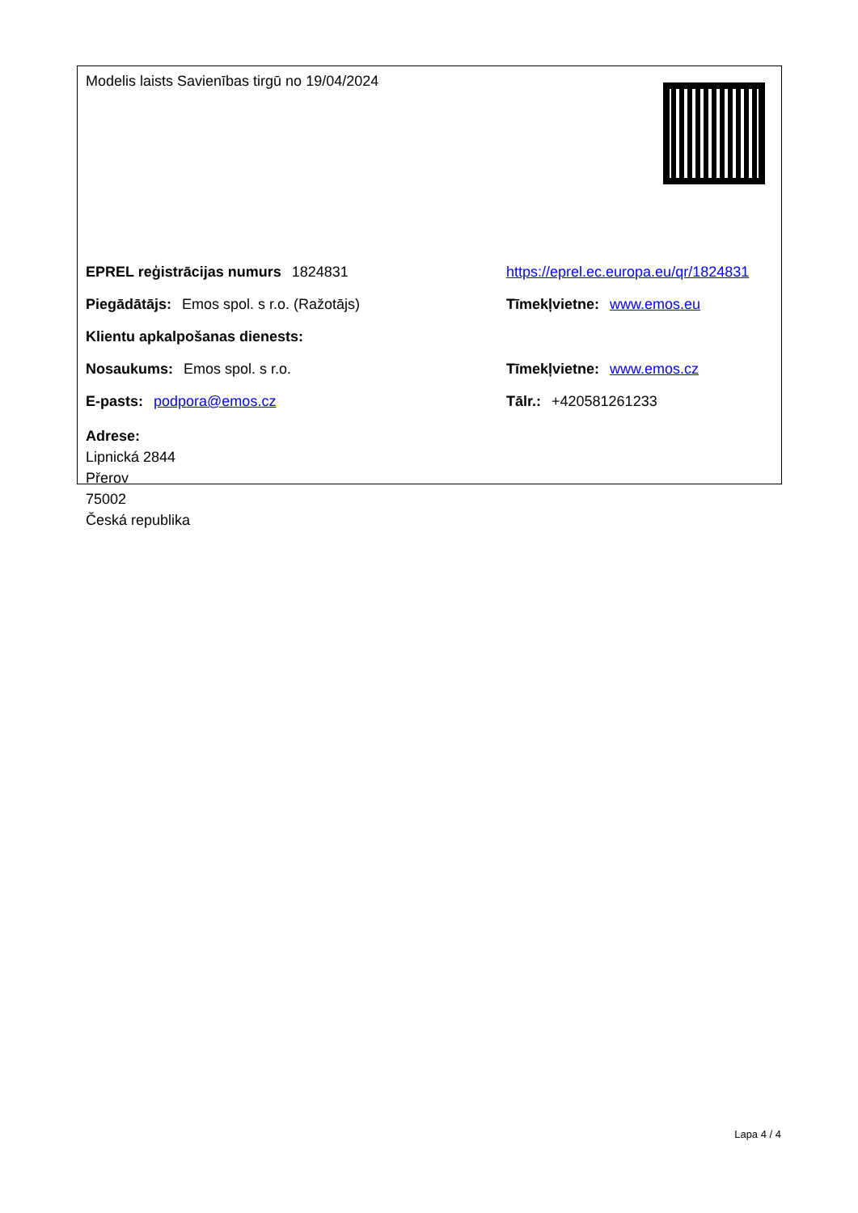| Modelis laists Savienības tirgū no 19/04/2024 | |
| EPREL reģistrācijas numurs 1824831 | https://eprel.ec.europa.eu/qr/1824831 |
| Piegādātājs: Emos spol. s r.o. (Ražotājs) | Tīmekļvietne: www.emos.eu |
| Klientu apkalpošanas dienests: | |
| Nosaukums: Emos spol. s r.o. | Tīmekļvietne: www.emos.cz |
| E-pasts: podpora@emos.cz | Tālr.: +420581261233 |
| Adrese: Lipnická 2844 Přerov 75002 Česká republika | |
Lapa 4 / 4